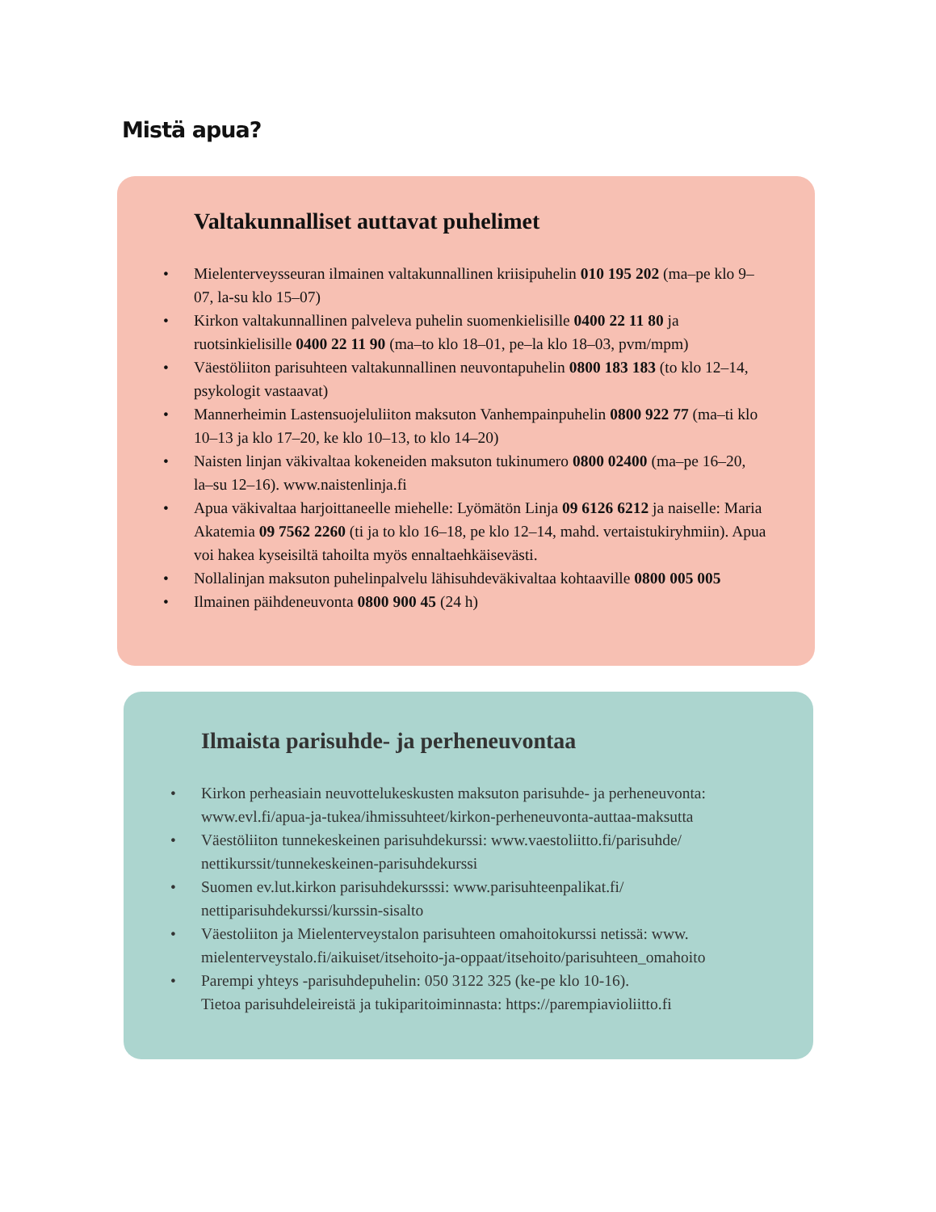Mistä apua?
Valtakunnalliset auttavat puhelimet
• Mielenterveysseuran ilmainen valtakunnallinen kriisipuhelin 010 195 202 (ma–pe klo 9–07, la-su klo 15–07)
• Kirkon valtakunnallinen palveleva puhelin suomenkielisille 0400 22 11 80 ja ruotsinkielisille 0400 22 11 90 (ma–to klo 18–01, pe–la klo 18–03, pvm/mpm)
• Väestöliiton parisuhteen valtakunnallinen neuvontapuhelin 0800 183 183 (to klo 12–14, psykologit vastaavat)
• Mannerheimin Lastensuojeluliiton maksuton Vanhempainpuhelin 0800 922 77 (ma–ti klo 10–13 ja klo 17–20, ke klo 10–13, to klo 14–20)
• Naisten linjan väkivaltaa kokeneiden maksuton tukinumero 0800 02400 (ma–pe 16–20, la–su 12–16). www.naistenlinja.fi
• Apua väkivaltaa harjoittaneelle miehelle: Lyömätön Linja 09 6126 6212 ja naiselle: Maria Akatemia 09 7562 2260 (ti ja to klo 16–18, pe klo 12–14, mahd. vertaistukiryhmiin). Apua voi hakea kyseisiltä tahoilta myös ennaltaehkäisevästi.
• Nollalinjan maksuton puhelinpalvelu lähisuhdeväkivaltaa kohtaaville 0800 005 005
• Ilmainen päihdeneuvonta 0800 900 45 (24 h)
Ilmaista parisuhde- ja perheneuvontaa
• Kirkon perheasiain neuvottelukeskusten maksuton parisuhde- ja perheneuvonta: www.evl.fi/apua-ja-tukea/ihmissuhteet/kirkon-perheneuvonta-auttaa-maksutta
• Väestöliiton tunnekeskeinen parisuhdekurssi: www.vaestoliitto.fi/parisuhde/ nettikurssit/tunnekeskeinen-parisuhdekurssi
• Suomen ev.lut.kirkon parisuhdekursssi: www.parisuhteenpalikat.fi/ nettiparisuhdekurssi/kurssin-sisalto
• Väestoliiton ja Mielenterveystalon parisuhteen omahoitokurssi netissä: www. mielenterveystalo.fi/aikuiset/itsehoito-ja-oppaat/itsehoito/parisuhteen_omahoito
• Parempi yhteys -parisuhdepuhelin: 050 3122 325 (ke-pe klo 10-16).
Tietoa parisuhdeleireistä ja tukiparitoiminnasta: https://parempiavioliitto.fi